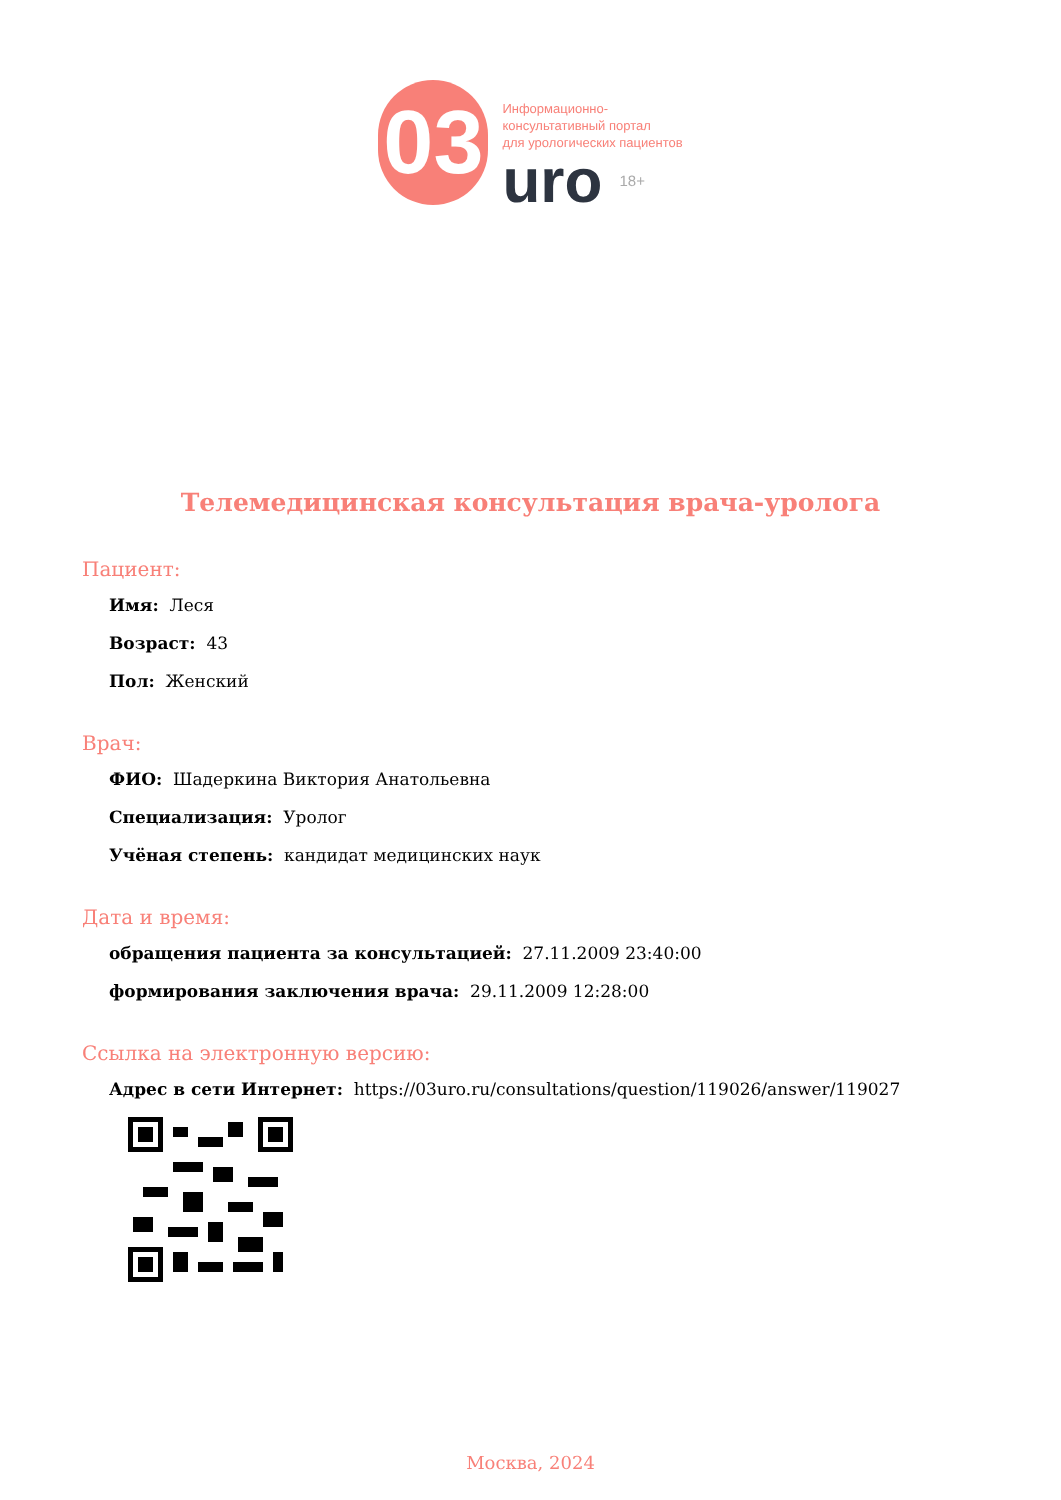03
Информационно-
консультативный портал
для урологических пациентов
uro 18+
Телемедицинская консультация врача-уролога
Пациент:
Имя: Леся
Возраст: 43
Пол: Женский
Врач:
ФИО: Шадеркина Виктория Анатольевна
Специализация: Уролог
Учёная степень: кандидат медицинских наук
Дата и время:
обращения пациента за консультацией: 27.11.2009 23:40:00
формирования заключения врача: 29.11.2009 12:28:00
Ссылка на электронную версию:
Адрес в сети Интернет: https://03uro.ru/consultations/question/119026/answer/119027
Москва, 2024